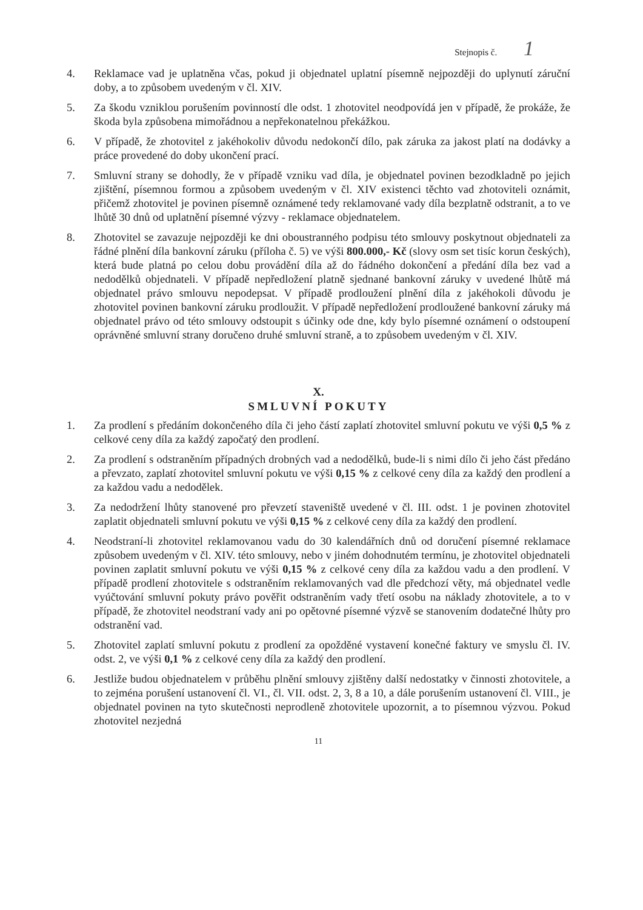Stejnopis č. 1
4. Reklamace vad je uplatněna včas, pokud ji objednatel uplatní písemně nejpozději do uplynutí záruční doby, a to způsobem uvedeným v čl. XIV.
5. Za škodu vzniklou porušením povinností dle odst. 1 zhotovitel neodpovídá jen v případě, že prokáže, že škoda byla způsobena mimořádnou a nepřekonatelnou překážkou.
6. V případě, že zhotovitel z jakéhokoliv důvodu nedokončí dílo, pak záruka za jakost platí na dodávky a práce provedené do doby ukončení prací.
7. Smluvní strany se dohodly, že v případě vzniku vad díla, je objednatel povinen bezodkladně po jejich zjištění, písemnou formou a způsobem uvedeným v čl. XIV existenci těchto vad zhotoviteli oznámit, přičemž zhotovitel je povinen písemně oznámené tedy reklamované vady díla bezplatně odstranit, a to ve lhůtě 30 dnů od uplatnění písemné výzvy - reklamace objednatelem.
8. Zhotovitel se zavazuje nejpozději ke dni oboustranného podpisu této smlouvy poskytnout objednateli za řádné plnění díla bankovní záruku (příloha č. 5) ve výši 800.000,- Kč (slovy osm set tisíc korun českých), která bude platná po celou dobu provádění díla až do řádného dokončení a předání díla bez vad a nedodělků objednateli. V případě nepředložení platně sjednané bankovní záruky v uvedené lhůtě má objednatel právo smlouvu nepodepsat. V případě prodloužení plnění díla z jakéhokoli důvodu je zhotovitel povinen bankovní záruku prodloužit. V případě nepředložení prodloužené bankovní záruky má objednatel právo od této smlouvy odstoupit s účinky ode dne, kdy bylo písemné oznámení o odstoupení oprávněné smluvní strany doručeno druhé smluvní straně, a to způsobem uvedeným v čl. XIV.
X.
SMLUVNÍ POKUTY
1. Za prodlení s předáním dokončeného díla či jeho částí zaplatí zhotovitel smluvní pokutu ve výši 0,5 % z celkové ceny díla za každý započatý den prodlení.
2. Za prodlení s odstraněním případných drobných vad a nedodělků, bude-li s nimi dílo či jeho část předáno a převzato, zaplatí zhotovitel smluvní pokutu ve výši 0,15 % z celkové ceny díla za každý den prodlení a za každou vadu a nedodělek.
3. Za nedodržení lhůty stanovené pro převzetí staveniště uvedené v čl. III. odst. 1 je povinen zhotovitel zaplatit objednateli smluvní pokutu ve výši 0,15 % z celkové ceny díla za každý den prodlení.
4. Neodstraní-li zhotovitel reklamovanou vadu do 30 kalendářních dnů od doručení písemné reklamace způsobem uvedeným v čl. XIV. této smlouvy, nebo v jiném dohodnutém termínu, je zhotovitel objednateli povinen zaplatit smluvní pokutu ve výši 0,15 % z celkové ceny díla za každou vadu a den prodlení. V případě prodlení zhotovitele s odstraněním reklamovaných vad dle předchozí věty, má objednatel vedle vyúčtování smluvní pokuty právo pověřit odstraněním vady třetí osobu na náklady zhotovitele, a to v případě, že zhotovitel neodstraní vady ani po opětovné písemné výzvě se stanovením dodatečné lhůty pro odstranění vad.
5. Zhotovitel zaplatí smluvní pokutu z prodlení za opožděné vystavení konečné faktury ve smyslu čl. IV. odst. 2, ve výši 0,1 % z celkové ceny díla za každý den prodlení.
6. Jestliže budou objednatelem v průběhu plnění smlouvy zjištěny další nedostatky v činnosti zhotovitele, a to zejména porušení ustanovení čl. VI., čl. VII. odst. 2, 3, 8 a 10, a dále porušením ustanovení čl. VIII., je objednatel povinen na tyto skutečnosti neprodleně zhotovitele upozornit, a to písemnou výzvou. Pokud zhotovitel nezjedná
11